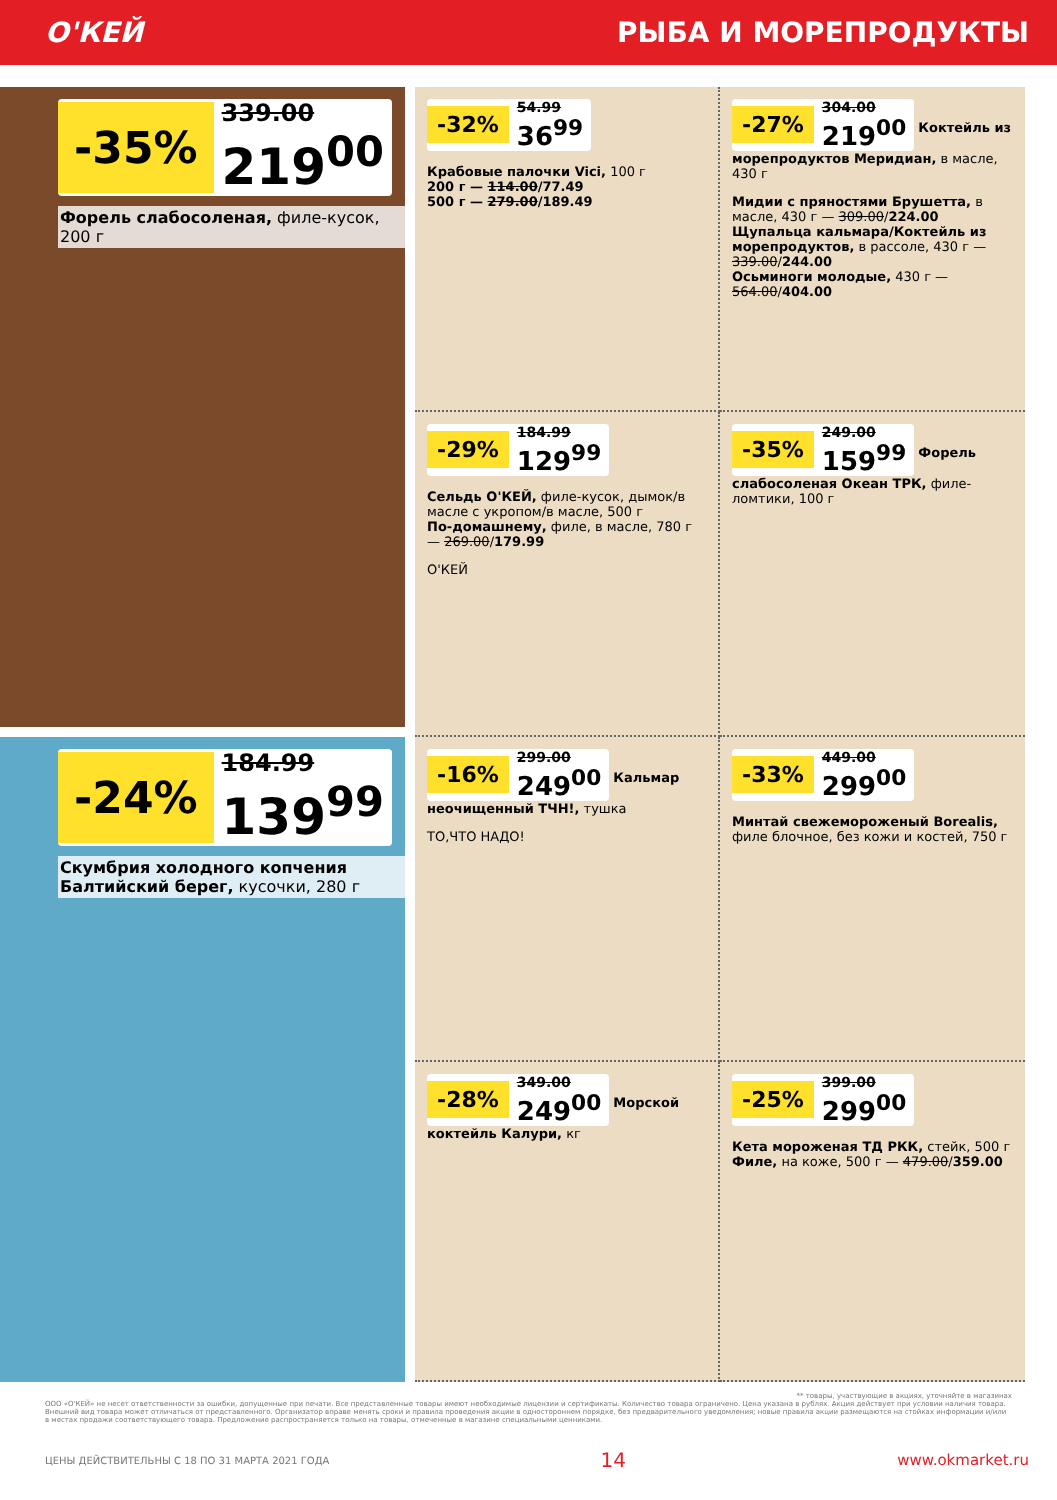О'КЕЙ РЫБА И МОРЕПРОДУКТЫ
-35% 339.00 219<sup>00</sup>
Форель слабосоленая, филе-кусок, 200 г
-24% 184.99 139<sup>99</sup>
Скумбрия холодного копчения Балтийский берег, кусочки, 280 г
-32% 54.99 36<sup>99</sup>
Крабовые палочки Vici, 100 г
200 г — 114.00/77.49
500 г — 279.00/189.49
-27% 304.00 219<sup>00</sup>
Коктейль из морепродуктов Меридиан, в масле, 430 г
Мидии с пряностями Брушетта, в масле, 430 г — 309.00/224.00
Щупальца кальмара/Коктейль из морепродуктов, в рассоле, 430 г — 339.00/244.00
Осьминоги молодые, 430 г — 564.00/404.00
-29% 184.99 129<sup>99</sup>
Сельдь О'КЕЙ, филе-кусок, дымок/в масле с укропом/в масле, 500 г
По-домашнему, филе, в масле, 780 г — 269.00/179.99
О'КЕЙ
-35% 249.00 159<sup>99</sup>
Форель слабосоленая Океан ТРК, филе-ломтики, 100 г
-16% 299.00 249<sup>00</sup>
Кальмар неочищенный ТЧН!, тушка
ТО,ЧТО НАДО!
-33% 449.00 299<sup>00</sup>
Минтай свежемороженый Borealis, филе блочное, без кожи и костей, 750 г
-28% 349.00 249<sup>00</sup>
Морской коктейль Калури, кг
-25% 399.00 299<sup>00</sup>
Кета мороженая ТД РКК, стейк, 500 г
Филе, на коже, 500 г — 479.00/359.00
** товары, участвующие в акциях, уточняйте в магазинах
ООО «О'КЕЙ» не несет ответственности за ошибки, допущенные при печати. Все представленные товары имеют необходимые лицензии и сертификаты. Количество товара ограничено. Цена указана в рублях. Акция действует при условии наличия товара. Внешний вид товара может отличаться от представленного. Организатор вправе менять сроки и правила проведения акции в одностороннем порядке, без предварительного уведомления; новые правила акции размещаются на стойках информации и/или в местах продажи соответствующего товара. Предложение распространяется только на товары, отмеченные в магазине специальными ценниками.
ЦЕНЫ ДЕЙСТВИТЕЛЬНЫ С 18 ПО 31 МАРТА 2021 ГОДА 14 www.okmarket.ru